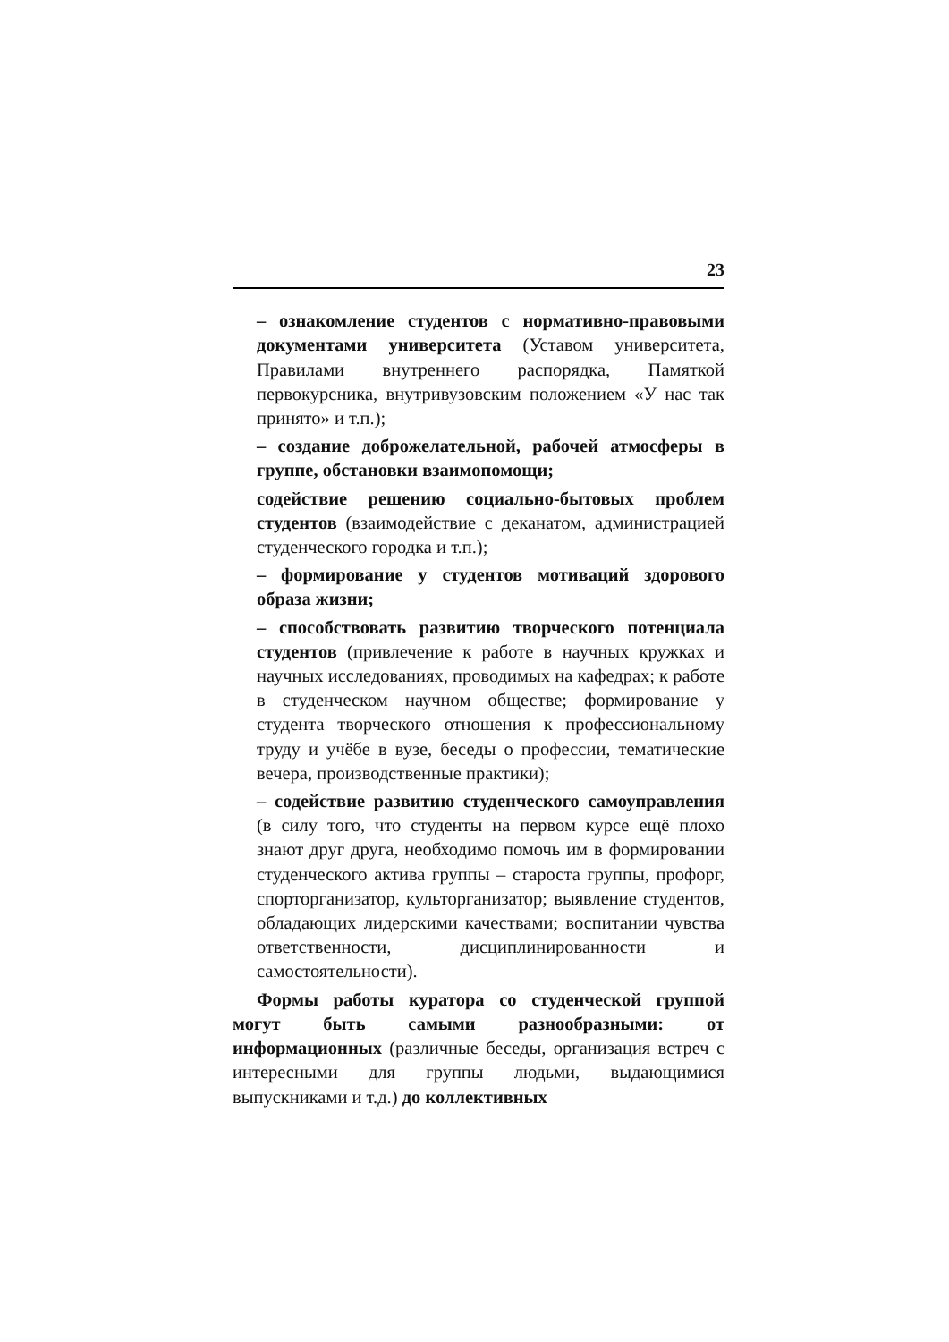23
– ознакомление студентов с нормативно-правовыми документами университета (Уставом университета, Правилами внутреннего распорядка, Памяткой первокурсника, внутривузовским положением «У нас так принято» и т.п.);
– создание доброжелательной, рабочей атмосферы в группе, обстановки взаимопомощи;
содействие решению социально-бытовых проблем студентов (взаимодействие с деканатом, администрацией студенческого городка и т.п.);
– формирование у студентов мотиваций здорового образа жизни;
– способствовать развитию творческого потенциала студентов (привлечение к работе в научных кружках и научных исследованиях, проводимых на кафедрах; к работе в студенческом научном обществе; формирование у студента творческого отношения к профессиональному труду и учёбе в вузе, беседы о профессии, тематические вечера, производственные практики);
– содействие развитию студенческого самоуправления (в силу того, что студенты на первом курсе ещё плохо знают друг друга, необходимо помочь им в формировании студенческого актива группы – староста группы, профорг, спорторганизатор, культорганизатор; выявление студентов, обладающих лидерскими качествами; воспитании чувства ответственности, дисциплинированности и самостоятельности).
Формы работы куратора со студенческой группой могут быть самыми разнообразными: от информационных (различные беседы, организация встреч с интересными для группы людьми, выдающимися выпускниками и т.д.) до коллективных